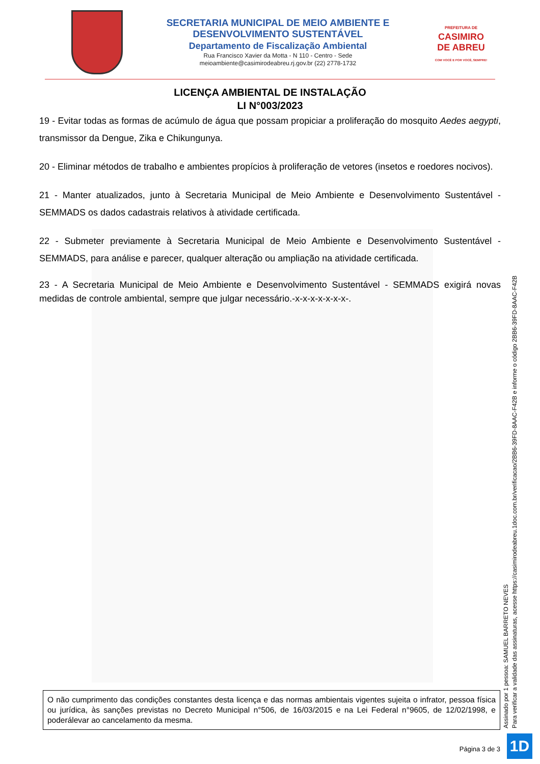SECRETARIA MUNICIPAL DE MEIO AMBIENTE E
DESENVOLVIMENTO SUSTENTÁVEL
Departamento de Fiscalização Ambiental
Rua Francisco Xavier da Motta - N 110 - Centro - Sede
meioambiente@casimirodeabreu.rj.gov.br (22) 2778-1732
PREFEITURA DE
CASIMIRO
DE ABREU
COM VOCÊ E POR VOCÊ, SEMPRE!
LICENÇA AMBIENTAL DE INSTALAÇÃO
LI N°003/2023
19 - Evitar todas as formas de acúmulo de água que possam propiciar a proliferação do mosquito Aedes aegypti, transmissor da Dengue, Zika e Chikungunya.
20 - Eliminar métodos de trabalho e ambientes propícios à proliferação de vetores (insetos e roedores nocivos).
21 - Manter atualizados, junto à Secretaria Municipal de Meio Ambiente e Desenvolvimento Sustentável - SEMMADS os dados cadastrais relativos à atividade certificada.
22 - Submeter previamente à Secretaria Municipal de Meio Ambiente e Desenvolvimento Sustentável - SEMMADS, para análise e parecer, qualquer alteração ou ampliação na atividade certificada.
23 - A Secretaria Municipal de Meio Ambiente e Desenvolvimento Sustentável - SEMMADS exigirá novas medidas de controle ambiental, sempre que julgar necessário.-x-x-x-x-x-x-x-.
O não cumprimento das condições constantes desta licença e das normas ambientais vigentes sujeita o infrator, pessoa física ou jurídica, às sanções previstas no Decreto Municipal n°506, de 16/03/2015 e na Lei Federal n°9605, de 12/02/1998, e poderálevar ao cancelamento da mesma.
Página 3 de 3
Assinado por 1 pessoa: SAMUEL BARRETO NEVES
Para verificar a validade das assinaturas, acesse https://casimirodeabreu.1doc.com.br/verificacao/2BB6-39FD-8AAC-F42B e informe o código 2BB6-39FD-8AAC-F42B
1D